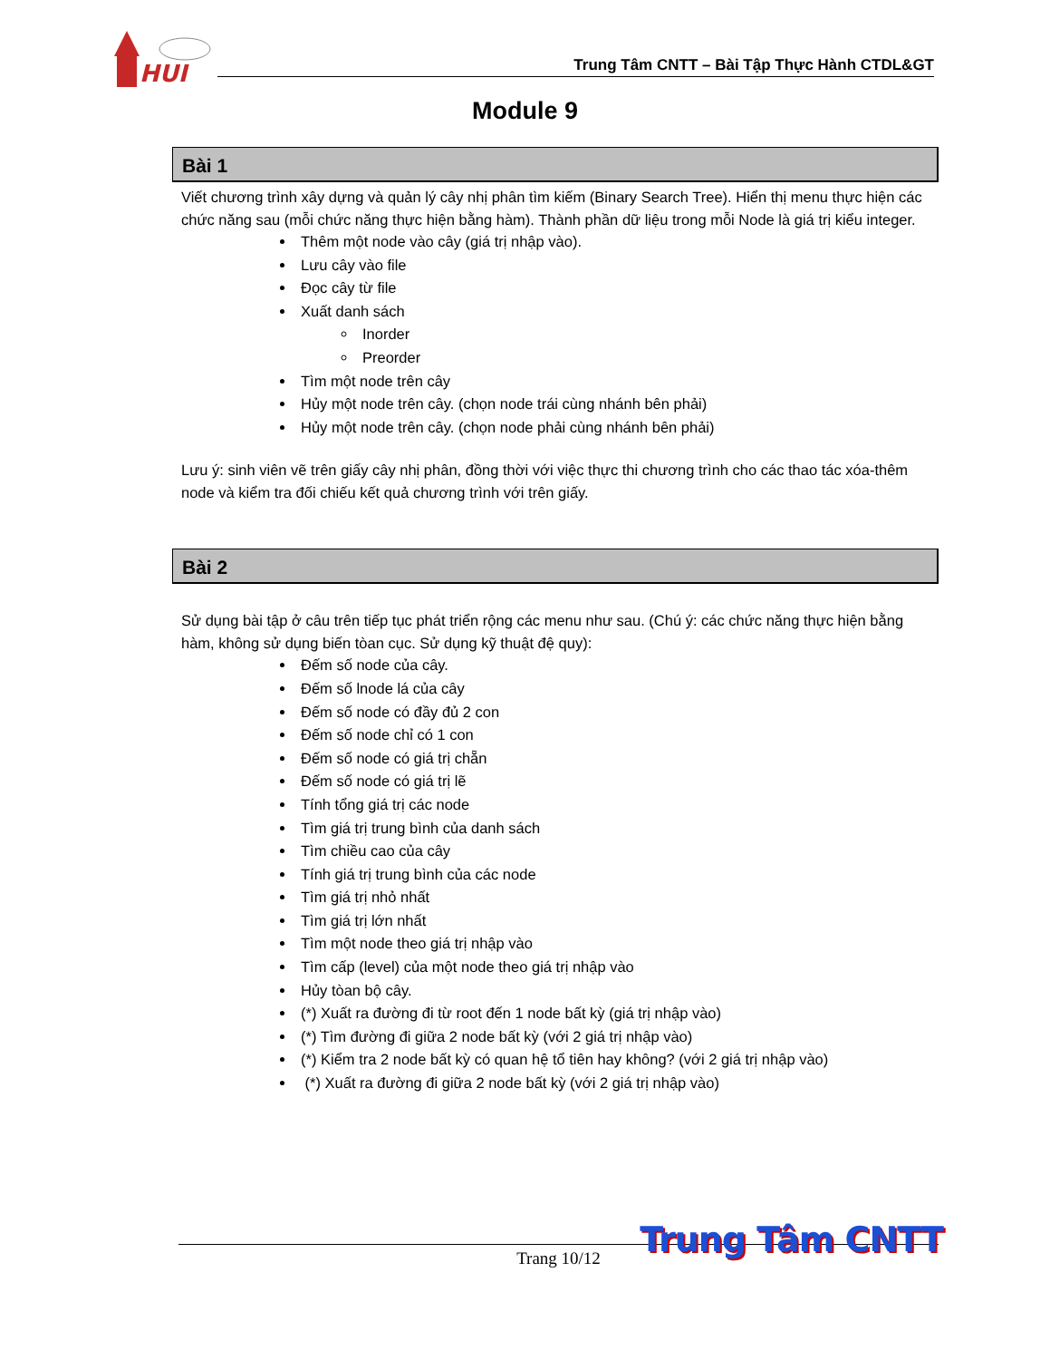HUI
Trung Tâm CNTT – Bài Tập Thực Hành CTDL&GT
Module 9
Bài 1
Viết chương trình xây dựng và quản lý cây nhị phân tìm kiếm (Binary Search Tree). Hiển thị menu thực hiện các chức năng sau (mỗi chức năng thực hiện bằng hàm). Thành phần dữ liệu trong mỗi Node là giá trị kiểu integer.
Thêm một node vào cây (giá trị nhập vào).
Lưu cây vào file
Đọc cây từ file
Xuất danh sách
Inorder
Preorder
Tìm một node trên cây
Hủy một node trên cây. (chọn node trái cùng nhánh bên phải)
Hủy một node trên cây. (chọn node phải cùng nhánh bên phải)
Lưu ý: sinh viên vẽ trên giấy cây nhị phân, đồng thời với việc thực thi chương trình cho các thao tác xóa-thêm node và kiểm tra đối chiếu kết quả chương trình với trên giấy.
Bài 2
Sử dụng bài tập ở câu trên tiếp tục phát triển rộng các menu như sau. (Chú ý: các chức năng thực hiện bằng hàm, không sử dụng biến tòan cục. Sử dụng kỹ thuật đệ quy):
Đếm số node của cây.
Đếm số lnode lá của cây
Đếm số node có đầy đủ 2 con
Đếm số node chỉ có 1 con
Đếm số node có giá trị chẵn
Đếm số node có giá trị lẽ
Tính tổng giá trị các node
Tìm giá trị trung bình của danh sách
Tìm chiều cao của cây
Tính giá trị trung bình của các node
Tìm giá trị nhỏ nhất
Tìm giá trị lớn nhất
Tìm một node theo giá trị nhập vào
Tìm cấp (level) của một node theo giá trị nhập vào
Hủy tòan bộ cây.
(*) Xuất ra đường đi từ root đến 1 node bất kỳ (giá trị nhập vào)
(*) Tìm đường đi giữa 2 node bất kỳ (với 2 giá trị nhập vào)
(*) Kiểm tra 2 node bất kỳ có quan hệ tổ tiên hay không? (với 2 giá trị nhập vào)
(*) Xuất ra đường đi giữa 2 node bất kỳ (với 2 giá trị nhập vào)
Trang 10/12 Trung Tâm CNTT